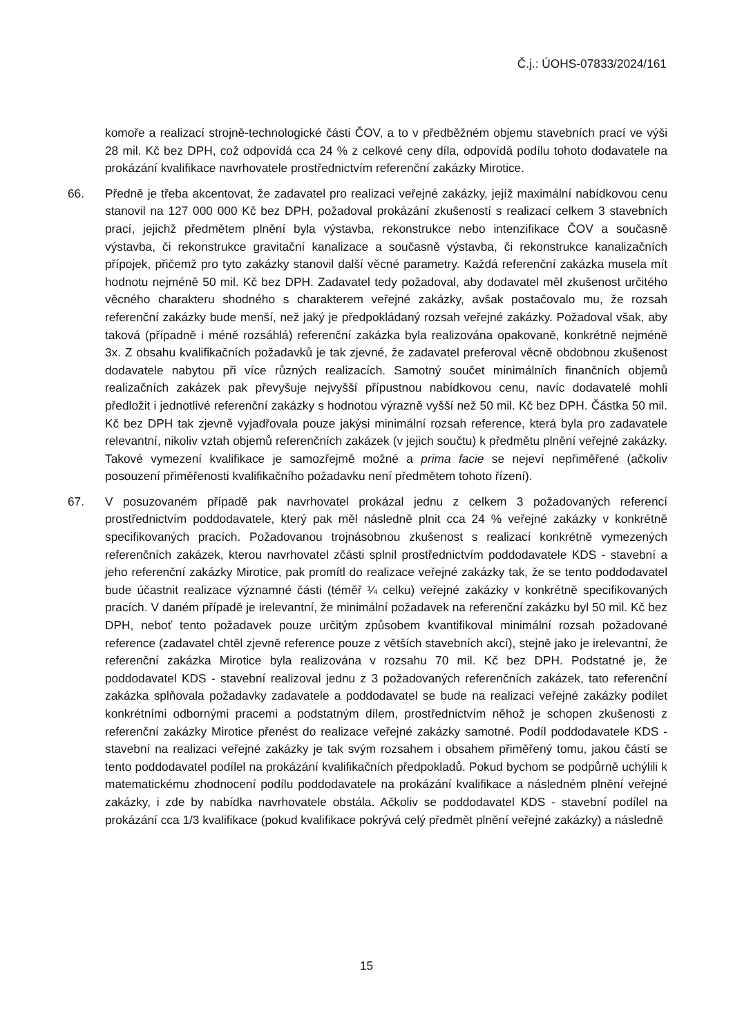Č.j.: ÚOHS-07833/2024/161
komoře a realizací strojně-technologické části ČOV, a to v předběžném objemu stavebních prací ve výši 28 mil. Kč bez DPH, což odpovídá cca 24 % z celkové ceny díla, odpovídá podílu tohoto dodavatele na prokázání kvalifikace navrhovatele prostřednictvím referenční zakázky Mirotice.
66. Předně je třeba akcentovat, že zadavatel pro realizaci veřejné zakázky, jejíž maximální nabídkovou cenu stanovil na 127 000 000 Kč bez DPH, požadoval prokázání zkušeností s realizací celkem 3 stavebních prací, jejichž předmětem plnění byla výstavba, rekonstrukce nebo intenzifikace ČOV a současně výstavba, či rekonstrukce gravitační kanalizace a současně výstavba, či rekonstrukce kanalizačních přípojek, přičemž pro tyto zakázky stanovil další věcné parametry. Každá referenční zakázka musela mít hodnotu nejméně 50 mil. Kč bez DPH. Zadavatel tedy požadoval, aby dodavatel měl zkušenost určitého věcného charakteru shodného s charakterem veřejné zakázky, avšak postačovalo mu, že rozsah referenční zakázky bude menší, než jaký je předpokládaný rozsah veřejné zakázky. Požadoval však, aby taková (případně i méně rozsáhlá) referenční zakázka byla realizována opakovaně, konkrétně nejméně 3x. Z obsahu kvalifikačních požadavků je tak zjevné, že zadavatel preferoval věcně obdobnou zkušenost dodavatele nabytou při více různých realizacích. Samotný součet minimálních finančních objemů realizačních zakázek pak převyšuje nejvyšší přípustnou nabídkovou cenu, navíc dodavatelé mohli předložit i jednotlivé referenční zakázky s hodnotou výrazně vyšší než 50 mil. Kč bez DPH. Částka 50 mil. Kč bez DPH tak zjevně vyjadřovala pouze jakýsi minimální rozsah reference, která byla pro zadavatele relevantní, nikoliv vztah objemů referenčních zakázek (v jejich součtu) k předmětu plnění veřejné zakázky. Takové vymezení kvalifikace je samozřejmě možné a prima facie se nejeví nepřiměřené (ačkoliv posouzení přiměřenosti kvalifikačního požadavku není předmětem tohoto řízení).
67. V posuzovaném případě pak navrhovatel prokázal jednu z celkem 3 požadovaných referencí prostřednictvím poddodavatele, který pak měl následně plnit cca 24 % veřejné zakázky v konkrétně specifikovaných pracích. Požadovanou trojnásobnou zkušenost s realizací konkrétně vymezených referenčních zakázek, kterou navrhovatel zčásti splnil prostřednictvím poddodavatele KDS - stavební a jeho referenční zakázky Mirotice, pak promítl do realizace veřejné zakázky tak, že se tento poddodavatel bude účastnit realizace významné části (téměř ¼ celku) veřejné zakázky v konkrétně specifikovaných pracích. V daném případě je irelevantní, že minimální požadavek na referenční zakázku byl 50 mil. Kč bez DPH, neboť tento požadavek pouze určitým způsobem kvantifikoval minimální rozsah požadované reference (zadavatel chtěl zjevně reference pouze z větších stavebních akcí), stejně jako je irelevantní, že referenční zakázka Mirotice byla realizována v rozsahu 70 mil. Kč bez DPH. Podstatné je, že poddodavatel KDS - stavební realizoval jednu z 3 požadovaných referenčních zakázek, tato referenční zakázka splňovala požadavky zadavatele a poddodavatel se bude na realizaci veřejné zakázky podílet konkrétními odbornými pracemi a podstatným dílem, prostřednictvím něhož je schopen zkušenosti z referenční zakázky Mirotice přenést do realizace veřejné zakázky samotné. Podíl poddodavatele KDS - stavební na realizaci veřejné zakázky je tak svým rozsahem i obsahem přiměřený tomu, jakou částí se tento poddodavatel podílel na prokázání kvalifikačních předpokladů. Pokud bychom se podpůrně uchýlili k matematickému zhodnocení podílu poddodavatele na prokázání kvalifikace a následném plnění veřejné zakázky, i zde by nabídka navrhovatele obstála. Ačkoliv se poddodavatel KDS - stavební podílel na prokázání cca 1/3 kvalifikace (pokud kvalifikace pokrývá celý předmět plnění veřejné zakázky) a následně
15